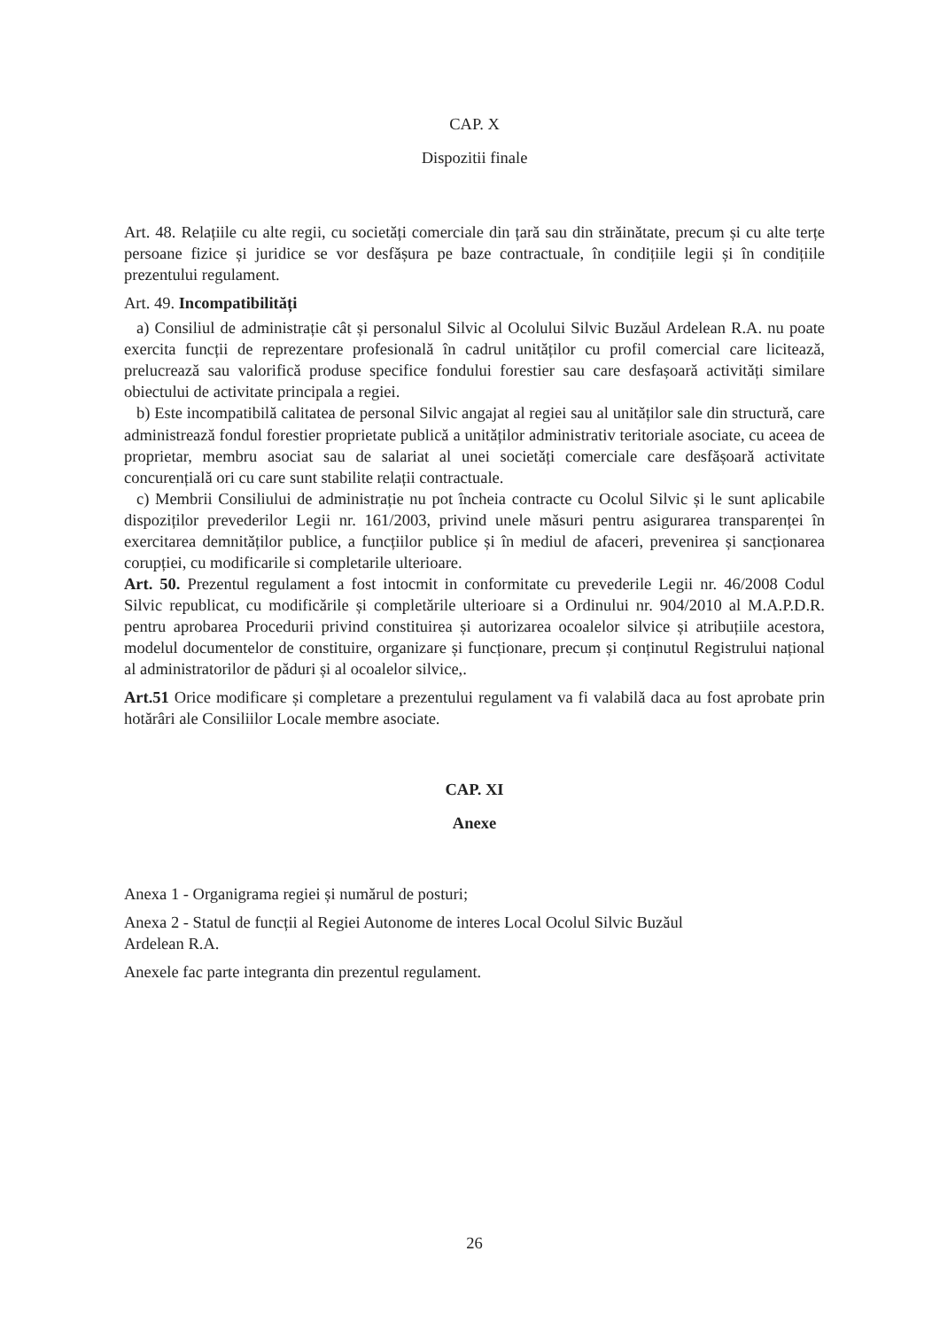CAP. X
Dispozitii finale
Art. 48. Relațiile cu alte regii, cu societăți comerciale din țară sau din străinătate, precum și cu alte terțe persoane fizice și juridice se vor desfășura pe baze contractuale, în condițiile legii și în condițiile prezentului regulament.
Art. 49. Incompatibilități
a) Consiliul de administrație cât și personalul Silvic al Ocolului Silvic Buzăul Ardelean R.A. nu poate exercita funcții de reprezentare profesională în cadrul unităților cu profil comercial care licitează, prelucrează sau valorifică produse specifice fondului forestier sau care desfașoară activități similare obiectului de activitate principala a regiei.
b) Este incompatibilă calitatea de personal Silvic angajat al regiei sau al unităților sale din structură, care administrează fondul forestier proprietate publică a unităților administrativ teritoriale asociate, cu aceea de proprietar, membru asociat sau de salariat al unei societăți comerciale care desfășoară activitate concurențială ori cu care sunt stabilite relații contractuale.
c) Membrii Consiliului de administrație nu pot încheia contracte cu Ocolul Silvic și le sunt aplicabile dispoziților prevederilor Legii nr. 161/2003, privind unele măsuri pentru asigurarea transparenței în exercitarea demnităților publice, a funcțiilor publice și în mediul de afaceri, prevenirea și sancționarea corupției, cu modificarile si completarile ulterioare.
Art. 50. Prezentul regulament a fost intocmit in conformitate cu prevederile Legii nr. 46/2008 Codul Silvic republicat, cu modificările și completările ulterioare si a Ordinului nr. 904/2010 al M.A.P.D.R. pentru aprobarea Procedurii privind constituirea și autorizarea ocoalelor silvice și atribuțiile acestora, modelul documentelor de constituire, organizare și funcționare, precum și conținutul Registrului național al administratorilor de păduri și al ocoalelor silvice,.
Art.51 Orice modificare și completare a prezentului regulament va fi valabilă daca au fost aprobate prin hotărâri ale Consiliilor Locale membre asociate.
CAP. XI
Anexe
Anexa 1 - Organigrama regiei și numărul de posturi;
Anexa 2 - Statul de funcții al Regiei Autonome de interes Local Ocolul Silvic Buzăul
Ardelean R.A.
Anexele fac parte integranta din prezentul regulament.
26